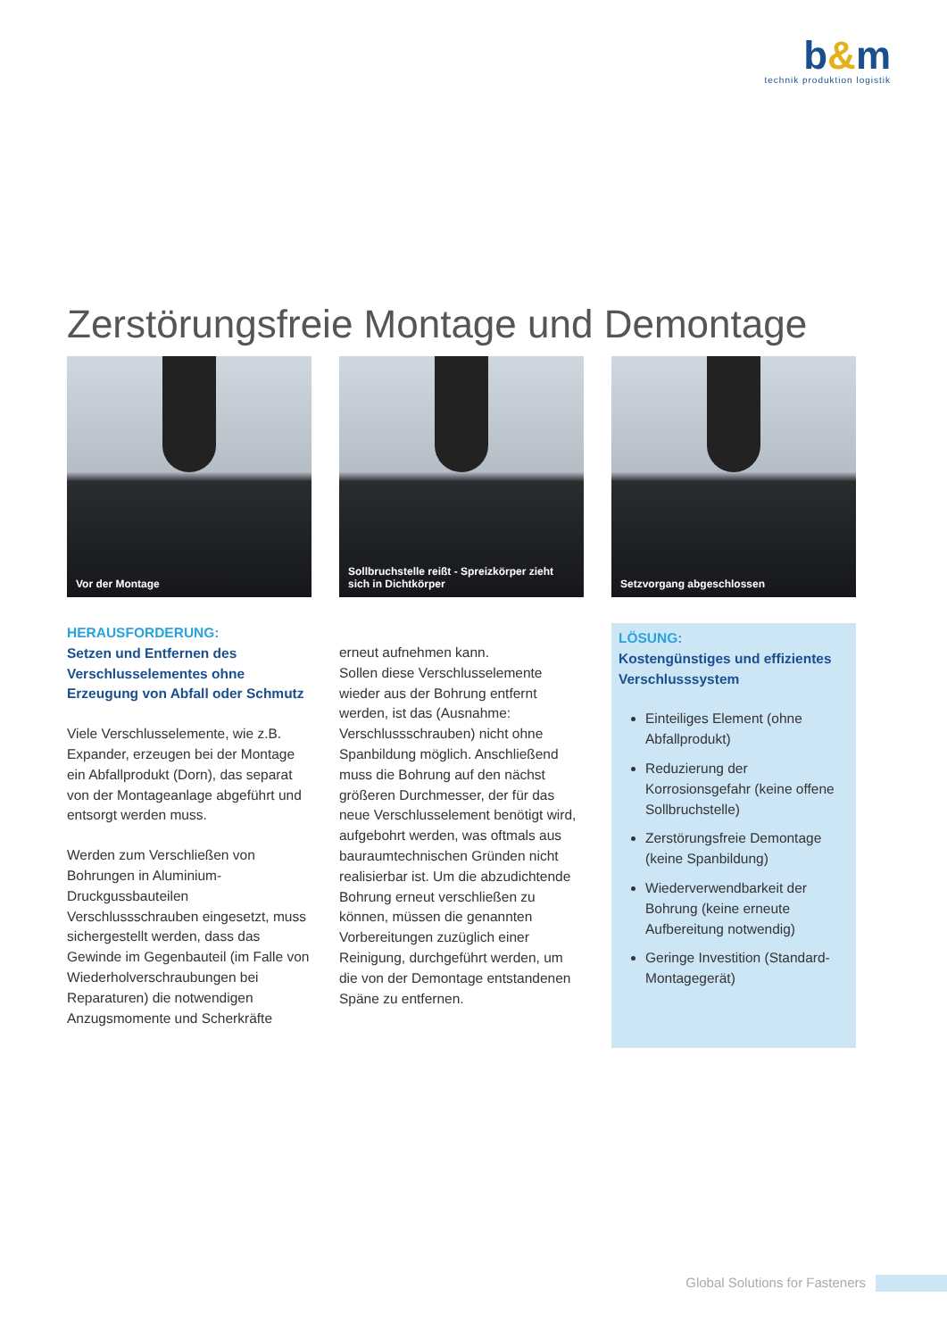b&m
technik produktion logistik
Zerstörungsfreie Montage und Demontage
Vor der Montage Sollbruchstelle reißt - Spreizkörper zieht sich in Dichtkörper
Setzvorgang abgeschlossen
HERAUSFORDERUNG:
Setzen und Entfernen des Verschlusselementes ohne Erzeugung von Abfall oder Schmutz
Viele Verschlusselemente, wie z.B. Expander, erzeugen bei der Montage ein Abfallprodukt (Dorn), das separat von der Montageanlage abgeführt und entsorgt werden muss.
Werden zum Verschließen von Bohrungen in Aluminium-Druckgussbauteilen Verschlussschrauben eingesetzt, muss sichergestellt werden, dass das Gewinde im Gegenbauteil (im Falle von Wiederholverschraubungen bei Reparaturen) die notwendigen Anzugsmomente und Scherkräfte
erneut aufnehmen kann.
Sollen diese Verschlusselemente wieder aus der Bohrung entfernt werden, ist das (Ausnahme: Verschlussschrauben) nicht ohne Spanbildung möglich. Anschließend muss die Bohrung auf den nächst größeren Durchmesser, der für das neue Verschlusselement benötigt wird, aufgebohrt werden, was oftmals aus bauraumtechnischen Gründen nicht realisierbar ist. Um die abzudichtende Bohrung erneut verschließen zu können, müssen die genannten Vorbereitungen zuzüglich einer Reinigung, durchgeführt werden, um die von der Demontage entstandenen Späne zu entfernen.
LÖSUNG:
Kostengünstiges und effizientes Verschlusssystem
Einteiliges Element (ohne Abfallprodukt)
Reduzierung der Korrosionsgefahr (keine offene Sollbruchstelle)
Zerstörungsfreie Demontage (keine Spanbildung)
Wiederverwendbarkeit der Bohrung (keine erneute Aufbereitung notwendig)
Geringe Investition (Standard-Montagegerät)
Global Solutions for Fasteners